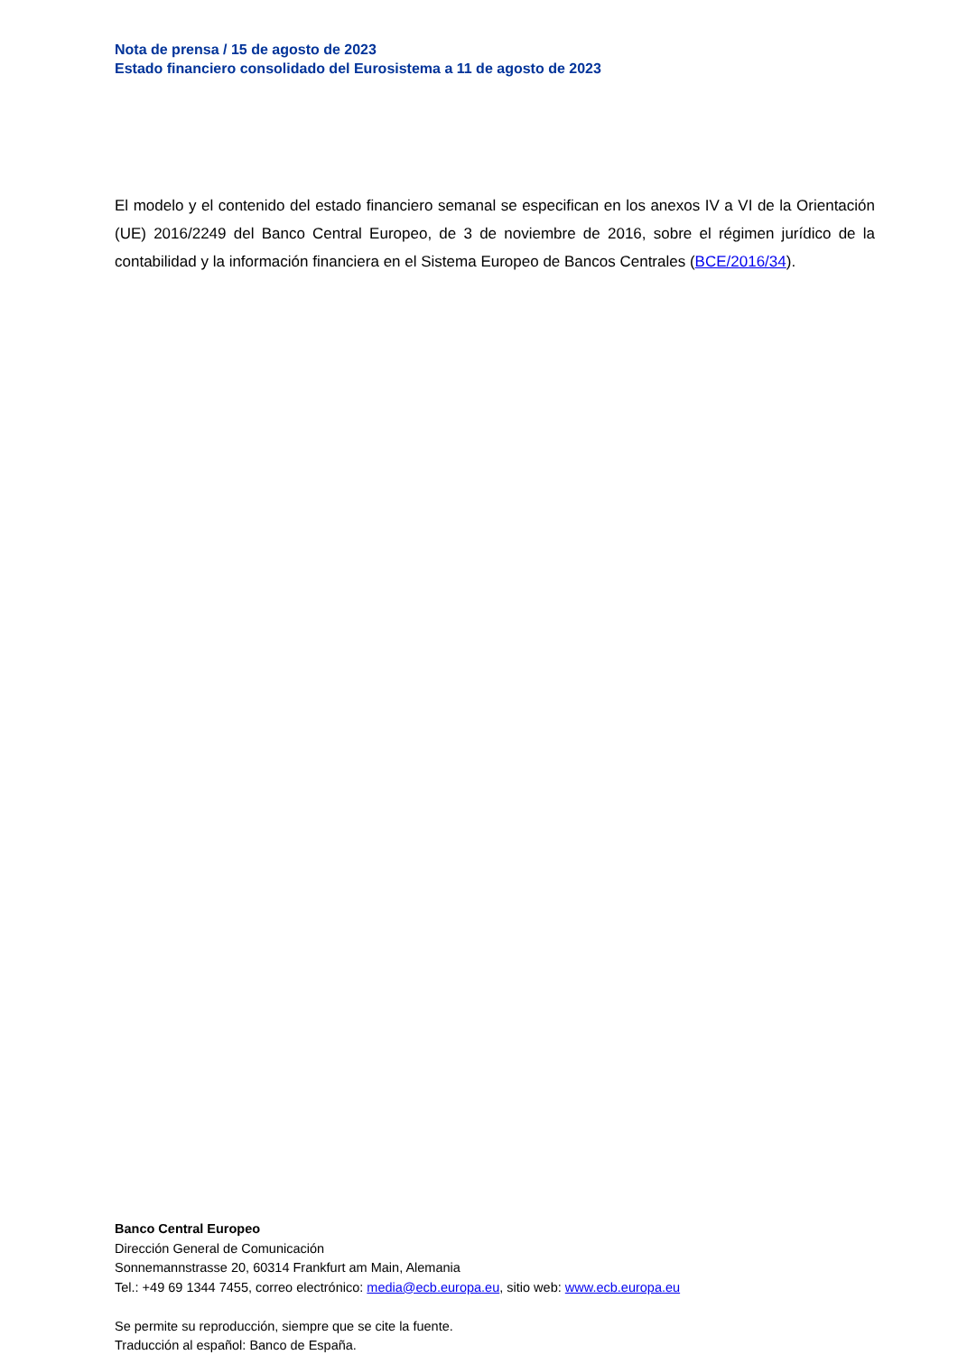Nota de prensa / 15 de agosto de 2023
Estado financiero consolidado del Eurosistema a 11 de agosto de 2023
El modelo y el contenido del estado financiero semanal se especifican en los anexos IV a VI de la Orientación (UE) 2016/2249 del Banco Central Europeo, de 3 de noviembre de 2016, sobre el régimen jurídico de la contabilidad y la información financiera en el Sistema Europeo de Bancos Centrales (BCE/2016/34).
Banco Central Europeo
Dirección General de Comunicación
Sonnemannstrasse 20, 60314 Frankfurt am Main, Alemania
Tel.: +49 69 1344 7455, correo electrónico: media@ecb.europa.eu, sitio web: www.ecb.europa.eu
Se permite su reproducción, siempre que se cite la fuente.
Traducción al español: Banco de España.